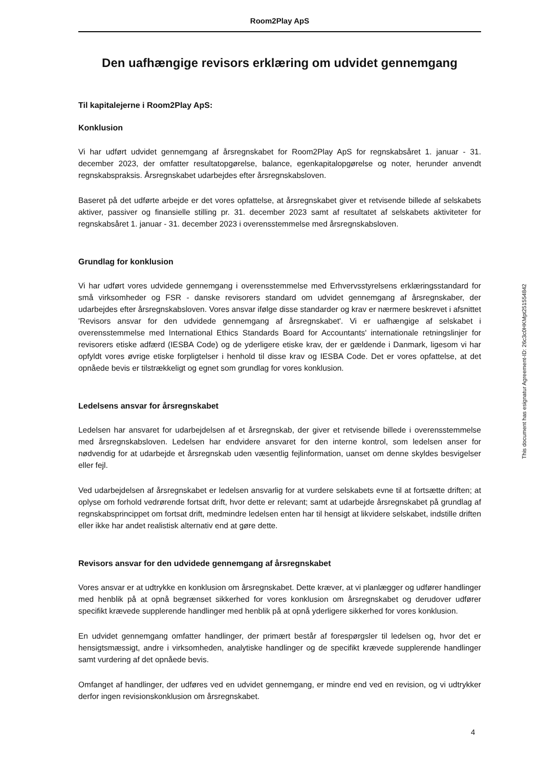Room2Play ApS
Den uafhængige revisors erklæring om udvidet gennemgang
Til kapitalejerne i Room2Play ApS:
Konklusion
Vi har udført udvidet gennemgang af årsregnskabet for Room2Play ApS for regnskabsåret 1. januar - 31. december 2023, der omfatter resultatopgørelse, balance, egenkapitalopgørelse og noter, herunder anvendt regnskabspraksis. Årsregnskabet udarbejdes efter årsregnskabsloven.
Baseret på det udførte arbejde er det vores opfattelse, at årsregnskabet giver et retvisende billede af selskabets aktiver, passiver og finansielle stilling pr. 31. december 2023 samt af resultatet af selskabets aktiviteter for regnskabsåret 1. januar - 31. december 2023 i overensstemmelse med årsregnskabsloven.
Grundlag for konklusion
Vi har udført vores udvidede gennemgang i overensstemmelse med Erhvervsstyrelsens erklæringsstandard for små virksomheder og FSR - danske revisorers standard om udvidet gennemgang af årsregnskaber, der udarbejdes efter årsregnskabsloven. Vores ansvar ifølge disse standarder og krav er nærmere beskrevet i afsnittet 'Revisors ansvar for den udvidede gennemgang af årsregnskabet'. Vi er uafhængige af selskabet i overensstemmelse med International Ethics Standards Board for Accountants' internationale retningslinjer for revisorers etiske adfærd (IESBA Code) og de yderligere etiske krav, der er gældende i Danmark, ligesom vi har opfyldt vores øvrige etiske forpligtelser i henhold til disse krav og IESBA Code. Det er vores opfattelse, at det opnåede bevis er tilstrækkeligt og egnet som grundlag for vores konklusion.
Ledelsens ansvar for årsregnskabet
Ledelsen har ansvaret for udarbejdelsen af et årsregnskab, der giver et retvisende billede i overensstemmelse med årsregnskabsloven. Ledelsen har endvidere ansvaret for den interne kontrol, som ledelsen anser for nødvendig for at udarbejde et årsregnskab uden væsentlig fejlinformation, uanset om denne skyldes besvigelser eller fejl.
Ved udarbejdelsen af årsregnskabet er ledelsen ansvarlig for at vurdere selskabets evne til at fortsætte driften; at oplyse om forhold vedrørende fortsat drift, hvor dette er relevant; samt at udarbejde årsregnskabet på grundlag af regnskabsprincippet om fortsat drift, medmindre ledelsen enten har til hensigt at likvidere selskabet, indstille driften eller ikke har andet realistisk alternativ end at gøre dette.
Revisors ansvar for den udvidede gennemgang af årsregnskabet
Vores ansvar er at udtrykke en konklusion om årsregnskabet. Dette kræver, at vi planlægger og udfører handlinger med henblik på at opnå begrænset sikkerhed for vores konklusion om årsregnskabet og derudover udfører specifikt krævede supplerende handlinger med henblik på at opnå yderligere sikkerhed for vores konklusion.
En udvidet gennemgang omfatter handlinger, der primært består af forespørgsler til ledelsen og, hvor det er hensigtsmæssigt, andre i virksomheden, analytiske handlinger og de specifikt krævede supplerende handlinger samt vurdering af det opnåede bevis.
Omfanget af handlinger, der udføres ved en udvidet gennemgang, er mindre end ved en revision, og vi udtrykker derfor ingen revisionskonklusion om årsregnskabet.
This document has esignatur Agreement-ID: 26c3c0HKMpt251554842
4